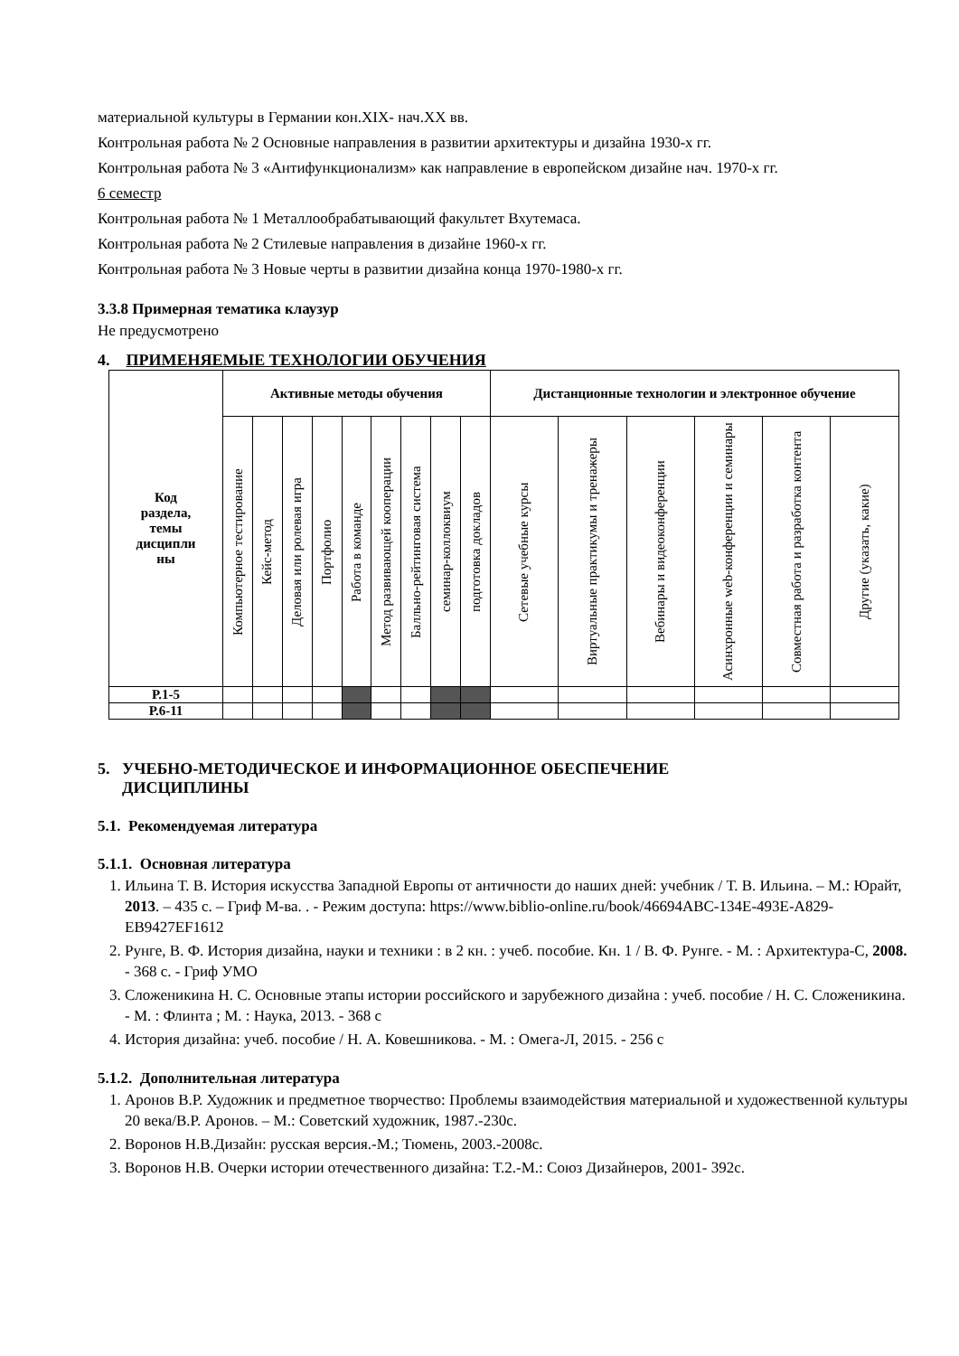материальной культуры в Германии кон.XIX- нач.XX вв.
Контрольная работа № 2 Основные направления в развитии архитектуры и дизайна 1930-х гг.
Контрольная работа № 3 «Антифункционализм» как направление в европейском дизайне нач. 1970-х гг.
6 семестр
Контрольная работа № 1 Металлообрабатывающий факультет Вхутемаса.
Контрольная работа № 2 Стилевые направления в дизайне 1960-х гг.
Контрольная работа № 3 Новые черты в развитии дизайна конца 1970-1980-х гг.
3.3.8 Примерная тематика клаузур
Не предусмотрено
4. ПРИМЕНЯЕМЫЕ ТЕХНОЛОГИИ ОБУЧЕНИЯ
| Код раздела, темы дисципли ны | Активные методы обучения | | | | | | | | | Дистанционные технологии и электронное обучение | | | | | |
| --- | --- | --- | --- | --- | --- | --- | --- | --- | --- | --- | --- | --- | --- | --- | --- |
| | Компьютерное тестирование | Кейс-метод | Деловая или ролевая игра | Портфолио | Работа в команде | Метод развивающей кооперации | Балльно-рейтинговая система | семинар-коллоквиум | подготовка докладов | Сетевые учебные курсы | Виртуальные практикумы и тренажеры | Вебинары и видеоконференции | Асинхронные web-конференции и семинары | Совместная работа и разработка контента | Другие (указать, какие) |
| Р.1-5 | | | | | | | | | | | | | | | |
| Р.6-11 | | | | | | | | | | | | | | | |
5. УЧЕБНО-МЕТОДИЧЕСКОЕ И ИНФОРМАЦИОННОЕ ОБЕСПЕЧЕНИЕ
ДИСЦИПЛИНЫ
5.1. Рекомендуемая литература
5.1.1. Основная литература
1. Ильина Т. В. История искусства Западной Европы от античности до наших дней: учебник / Т. В. Ильина. – М.: Юрайт, 2013. – 435 с. – Гриф М-ва. . - Режим доступа: https://www.biblio-online.ru/book/46694ABC-134E-493E-A829-EB9427EF1612
2. Рунге, В. Ф. История дизайна, науки и техники : в 2 кн. : учеб. пособие. Кн. 1 / В. Ф. Рунге. - М. : Архитектура-С, 2008. - 368 с. - Гриф УМО
3. Сложеникина Н. С. Основные этапы истории российского и зарубежного дизайна : учеб. пособие / Н. С. Сложеникина. - М. : Флинта ; М. : Наука, 2013. - 368 с
4. История дизайна: учеб. пособие / Н. А. Ковешникова. - М. : Омега-Л, 2015. - 256 с
5.1.2. Дополнительная литература
1. Аронов В.Р. Художник и предметное творчество: Проблемы взаимодействия материальной и художественной культуры 20 века/В.Р. Аронов. – М.: Советский художник, 1987.-230с.
2. Воронов Н.В.Дизайн: русская версия.-М.; Тюмень, 2003.-2008с.
3. Воронов Н.В. Очерки истории отечественного дизайна: Т.2.-М.: Союз Дизайнеров, 2001- 392с.